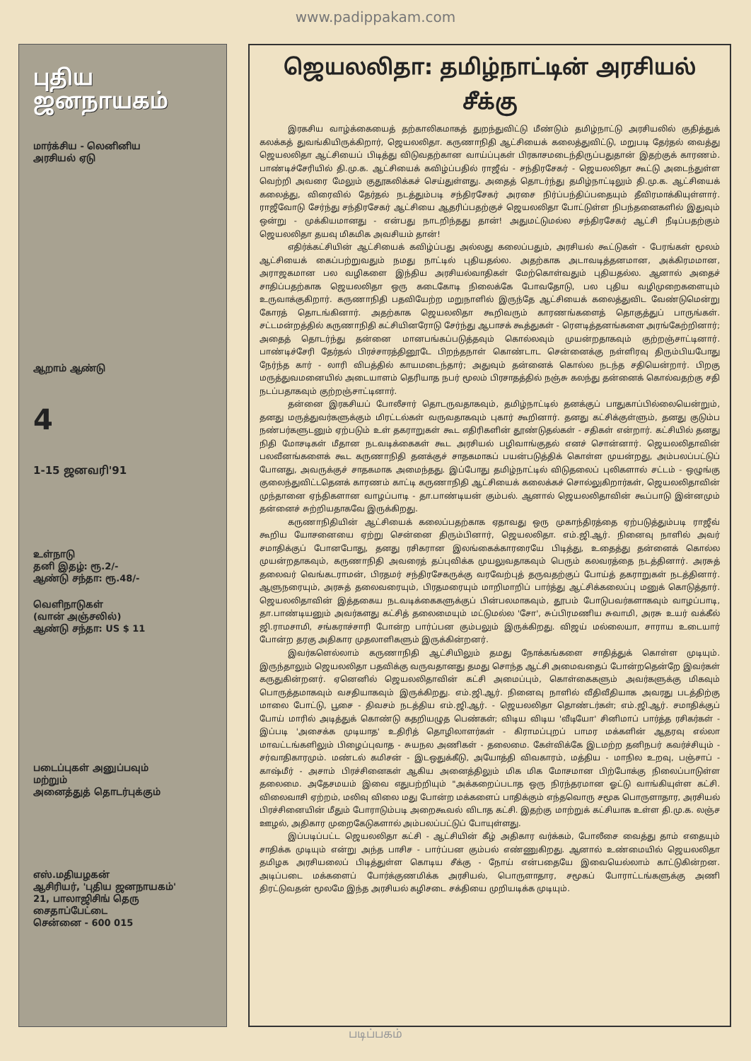www.padippakam.com
புதிய
ஜனநாயகம்
மார்க்சிய - லெனினிய
அரசியல் ஏடு
ஆறாம் ஆண்டு
4
1-15 ஜனவரி'91
உள்நாடு
தனி இதழ்: ரூ.2/-
ஆண்டு சந்தா: ரூ.48/-
வெளிநாடுகள்
(வான் அஞ்சலில்)
ஆண்டு சந்தா: US $ 11
படைப்புகள் அனுப்பவும்
மற்றும்
அனைத்துத் தொடர்புக்கும்
எஸ்.மதியழகன்
ஆசிரியர், 'புதிய ஜனநாயகம்'
21, பாலாஜிசிங் தெரு
சைதாப்பேட்டை
சென்னை - 600 015
ஜெயலலிதா: தமிழ்நாட்டின் அரசியல் சீக்கு
இரகசிய வாழ்க்கையைத் தற்காலிகமாகத் துறந்துவிட்டு மீண்டும் தமிழ்நாட்டு அரசியலில் குதித்துக் கலக்கத் துவங்கியிருக்கிறார், ஜெயலலிதா. கருணாநிதி ஆட்சியைக் கலைத்துவிட்டு, மறுபடி தேர்தல் வைத்து ஜெயலலிதா ஆட்சியைப் பிடித்து விடுவதற்கான வாய்ப்புகள் பிரகாசமடைந்திருப்பதுதான் இதற்குக் காரணம். பாண்டிச்சேரியில் தி.மு.க. ஆட்சியைக் கவிழ்ப்பதில் ராஜீவ் - சந்திரசேகர் - ஜெயலலிதா கூட்டு அடைந்துள்ள வெற்றி அவரை மேலும் குதூகலிக்கச் செய்துள்ளது. அதைத் தொடர்ந்து தமிழ்நாட்டிலும் தி.மு.க. ஆட்சியைக் கலைத்து, விரைவில் தேர்தல் நடத்தும்படி சந்திரசேகர் அரசை நிர்ப்பந்திப்பதையும் தீவிரமாக்கியுள்ளார். ராஜீவோடு சேர்ந்து சந்திரசேகர் ஆட்சியை ஆதரிப்பதற்குச் ஜெயலலிதா போட்டுள்ள நிபந்தனைகளில் இதுவும் ஒன்று - முக்கியமானது - என்பது நாடறிந்தது தான்! அதுமட்டுமல்ல சந்திரசேகர் ஆட்சி நீடிப்பதற்கும் ஜெயலலிதா தயவு மிகமிக அவசியம் தான்!
எதிர்க்கட்சியின் ஆட்சியைக் கவிழ்ப்பது அல்லது கலைப்பதும், அரசியல் கூட்டுகள் - பேரங்கள் மூலம் ஆட்சியைக் கைப்பற்றுவதும் நமது நாட்டில் புதியதல்ல. அதற்காக அடாவடித்தனமான, அக்கிரமமான, அராஜகமான பல வழிகளை இந்திய அரசியல்வாதிகள் மேற்கொள்வதும் புதியதல்ல. ஆனால் அதைச் சாதிப்பதற்காக ஜெயலலிதா ஒரு கடைகோடி நிலைக்கே போவதோடு, பல புதிய வழிமுறைகளையும் உருவாக்குகிறார். கருணாநிதி பதவியேற்ற மறுநாளில் இருந்தே ஆட்சியைக் கலைத்துவிட வேண்டுமென்று கோரத் தொடங்கினார். அதற்காக ஜெயலலிதா கூறிவரும் காரணங்களைத் தொகுத்துப் பாருங்கள். சட்டமன்றத்தில் கருணாநிதி கட்சியினரோடு சேர்ந்து ஆபாசக் கூத்துகள் - ரௌடித்தனங்களை அரங்கேற்றினார்; அதைத் தொடர்ந்து தன்னை மானபங்கப்படுத்தவும் கொல்லவும் முயன்றதாகவும் குற்றஞ்சாட்டினார். பாண்டிச்சேரி தேர்தல் பிரச்சாரத்தினூடே பிறந்தநாள் கொண்டாட சென்னைக்கு நள்ளிரவு திரும்பியபோது நேர்ந்த கார் - லாரி விபத்தில் காயமடைந்தார்; அதுவும் தன்னைக் கொல்ல நடந்த சதியென்றார். பிறகு மருத்துவமனையில் அடையாளம் தெரியாத நபர் மூலம் பிரசாதத்தில் நஞ்சு கலந்து தன்னைக் கொல்வதற்கு சதி நடப்பதாகவும் குற்றஞ்சாட்டினார்.
தன்னை இரகசியப் போலீசார் தொடருவதாகவும், தமிழ்நாட்டில் தனக்குப் பாதுகாப்பில்லையென்றும், தனது மருத்துவர்களுக்கும் மிரட்டல்கள் வருவதாகவும் புகார் கூறினார். தனது கட்சிக்குள்ளும், தனது குடும்ப நண்பர்களுடனும் ஏற்படும் உள் தகராறுகள் கூட எதிரிகளின் தூண்டுதல்கள் - சதிகள் என்றார். கட்சியில் தனது நிதி மோசடிகள் மீதான நடவடிக்கைகள் கூட அரசியல் பழிவாங்குதல் எனச் சொன்னார். ஜெயலலிதாவின் பலவீனங்களைக் கூட கருணாநிதி தனக்குச் சாதகமாகப் பயன்படுத்திக் கொள்ள முயன்றது, அம்பலப்பட்டுப் போனது, அவருக்குச் சாதகமாக அமைந்தது. இப்போது தமிழ்நாட்டில் விடுதலைப் புலிகளால் சட்டம் - ஒழுங்கு குலைந்துவிட்டதெனக் காரணம் காட்டி கருணாநிதி ஆட்சியைக் கலைக்கச் சொல்லுகிறார்கள், ஜெயலலிதாவின் முந்தானை ஏந்திகளான வாழப்பாடி - தா.பாண்டியன் கும்பல். ஆனால் ஜெயலலிதாவின் கூப்பாடு இன்னமும் தன்னைச் சுற்றியதாகவே இருக்கிறது.
கருணாநிதியின் ஆட்சியைக் கலைப்பதற்காக ஏதாவது ஒரு முகாந்திரத்தை ஏற்படுத்தும்படி ராஜீவ் கூறிய யோசனையை ஏற்று சென்னை திரும்பினார், ஜெயலலிதா. எம்.ஜி.ஆர். நினைவு நாளில் அவர் சமாதிக்குப் போனபோது, தனது ரசிகரான இலங்கைக்காரரையே பிடித்து, உதைத்து தன்னைக் கொல்ல முயன்றதாகவும், கருணாநிதி அவரைத் தப்புவிக்க முயலுவதாகவும் பெரும் கலவரத்தை நடத்தினார். அரசுத் தலைவர் வெங்கடராமன், பிரதமர் சந்திரசேகருக்கு வரவேற்புத் தருவதற்குப் போய்த் தகராறுகள் நடத்தினார். ஆளுநரையும், அரசுத் தலைவரையும், பிரதமரையும் மாறிமாறிப் பார்த்து ஆட்சிக்கலைப்பு மனுக் கொடுத்தார். ஜெயலலிதாவின் இத்தகைய நடவடிக்கைகளுக்குப் பின்பலமாகவும், தூபம் போடுபவர்களாகவும் வாழப்பாடி, தா.பாண்டியனும் அவர்களது கட்சித் தலைமையும் மட்டுமல்ல 'சோ', சுப்பிரமணிய சுவாமி, அரசு உயர் வக்கீல் ஜி.ராமசாமி, சங்கராச்சாரி போன்ற பார்ப்பன கும்பலும் இருக்கிறது. விஜய் மல்லையா, சாராய உடையார் போன்ற தரகு அதிகார முதலாளிகளும் இருக்கின்றனர்.
இவர்களெல்லாம் கருணாநிதி ஆட்சியிலும் தமது நோக்கங்களை சாதித்துக் கொள்ள முடியும். இருந்தாலும் ஜெயலலிதா பதவிக்கு வருவதானது தமது சொந்த ஆட்சி அமைவதைப் போன்றதென்றே இவர்கள் கருதுகின்றனர். ஏனெனில் ஜெயலலிதாவின் கட்சி அமைப்பும், கொள்கைகளும் அவர்களுக்கு மிகவும் பொருத்தமாகவும் வசதியாகவும் இருக்கிறது. எம்.ஜி.ஆர். நினைவு நாளில் வீதிவீதியாக அவரது படத்திற்கு மாலை போட்டு, பூசை - திவசம் நடத்திய எம்.ஜி.ஆர். - ஜெயலலிதா தொண்டர்கள்; எம்.ஜி.ஆர். சமாதிக்குப் போய் மாரில் அடித்துக் கொண்டு கதறியழுத பெண்கள்; விடிய விடிய 'வீடியோ' சினிமாப் பார்த்த ரசிகர்கள் - இப்படி 'அசைக்க முடியாத' உதிரித் தொழிலாளர்கள் - கிராமப்புறப் பாமர மக்களின் ஆதரவு எல்லா மாவட்டங்களிலும் பிழைப்புவாத - சுயநல அணிகள் - தலைமை. கேள்விக்கே இடமற்ற தனிநபர் கவர்ச்சியும் - சர்வாதிகாரமும். மண்டல் கமிசன் - இடஒதுக்கீடு, அயோத்தி விவகாரம், மத்திய - மாநில உறவு, பஞ்சாப் - காஷ்மீர் - அசாம் பிரச்சினைகள் ஆகிய அனைத்திலும் மிக மிக மோசமான பிற்போக்கு நிலைப்பாடுள்ள தலைமை. அதேசமயம் இவை எதுபற்றியும் "அக்கறைப்படாத ஒரு நிரந்தரமான ஓட்டு வாங்கியுள்ள கட்சி. விலைவாசி ஏற்றம், மலிவு விலை மது போன்ற மக்களைப் பாதிக்கும் எந்தவொரு சமூக பொருளாதார, அரசியல் பிரச்சினையின் மீதும் போராடும்படி அறைகூவல் விடாத கட்சி. இதற்கு மாற்றுக் கட்சியாக உள்ள தி.மு.க. லஞ்ச ஊழல், அதிகார முறைகேடுகளால் அம்பலப்பட்டுப் போயுள்ளது.
இப்படிப்பட்ட ஜெயலலிதா கட்சி - ஆட்சியின் கீழ் அதிகார வர்க்கம், போலீசை வைத்து தாம் எதையும் சாதிக்க முடியும் என்று அந்த பாசிச - பார்ப்பன கும்பல் எண்ணுகிறது. ஆனால் உண்மையில் ஜெயலலிதா தமிழக அரசியலைப் பிடித்துள்ள கொடிய சீக்கு - நோய் என்பதையே இவையெல்லாம் காட்டுகின்றன. அடிப்படை மக்களைப் போர்க்குணமிக்க அரசியல், பொருளாதார, சமூகப் போராட்டங்களுக்கு அணி திரட்டுவதன் மூலமே இந்த அரசியல் கழிசடை சக்தியை முறியடிக்க முடியும்.
படிப்பகம்